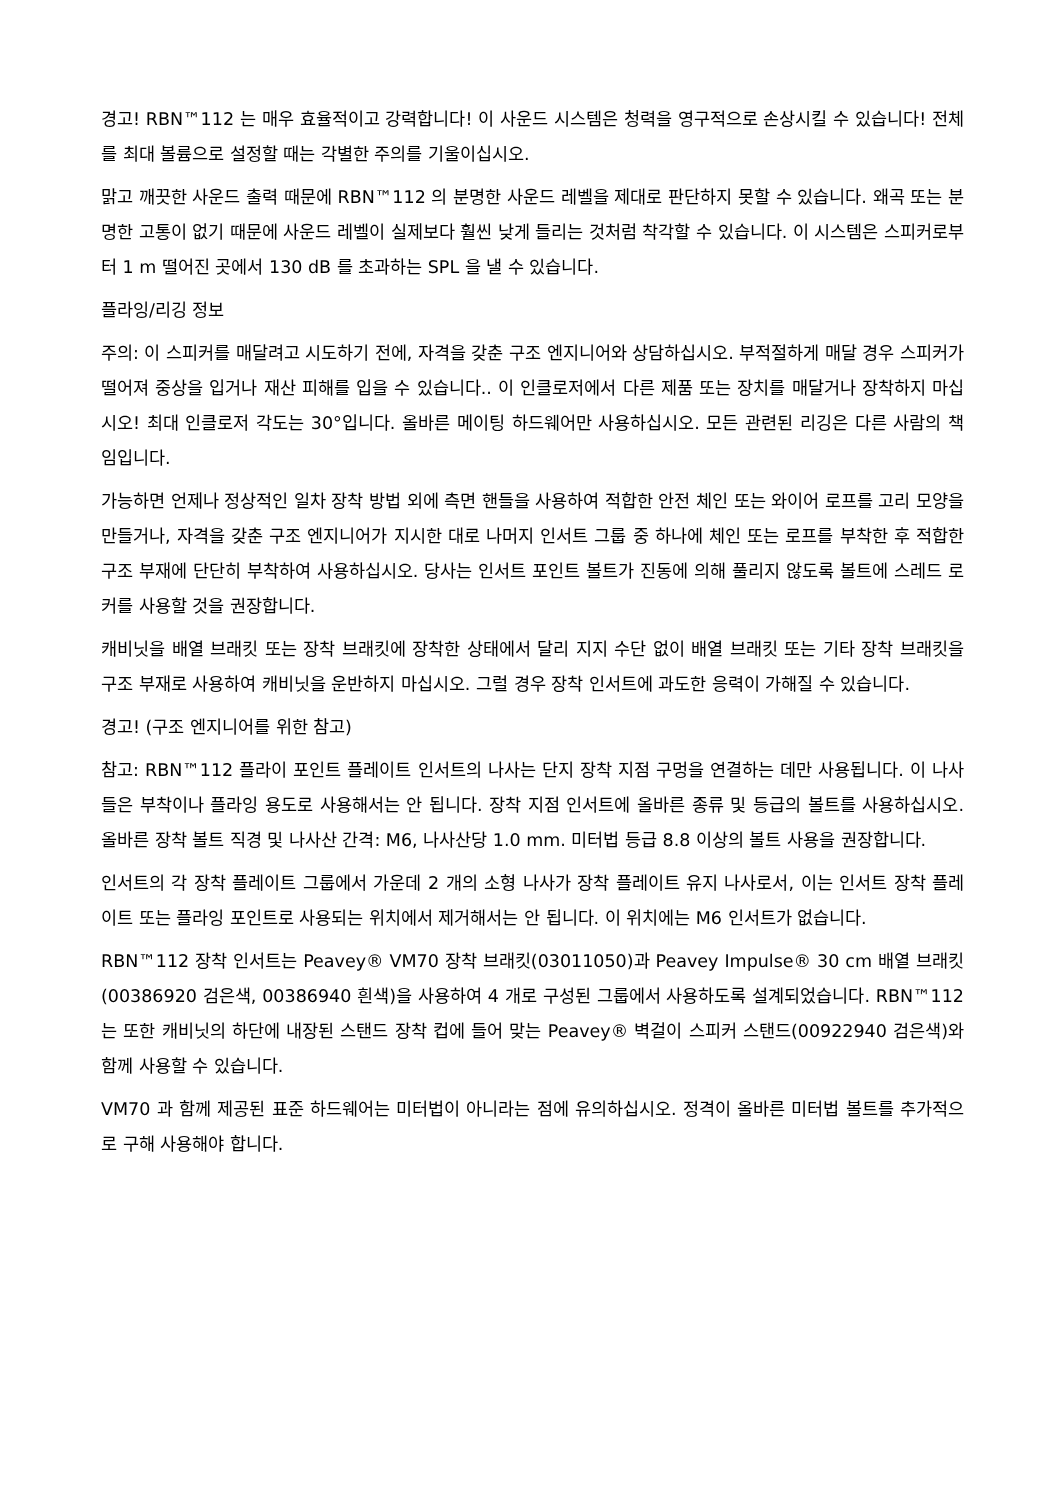경고! RBN™112 는 매우 효율적이고 강력합니다! 이 사운드 시스템은 청력을 영구적으로 손상시킬 수 있습니다! 전체를 최대 볼륨으로 설정할 때는 각별한 주의를 기울이십시오.
맑고 깨끗한 사운드 출력 때문에 RBN™112 의 분명한 사운드 레벨을 제대로 판단하지 못할 수 있습니다. 왜곡 또는 분명한 고통이 없기 때문에 사운드 레벨이 실제보다 훨씬 낮게 들리는 것처럼 착각할 수 있습니다. 이 시스템은 스피커로부터 1 m 떨어진 곳에서 130 dB 를 초과하는 SPL 을 낼 수 있습니다.
플라잉/리깅 정보
주의: 이 스피커를 매달려고 시도하기 전에, 자격을 갖춘 구조 엔지니어와 상담하십시오. 부적절하게 매달 경우 스피커가 떨어져 중상을 입거나 재산 피해를 입을 수 있습니다.. 이 인클로저에서 다른 제품 또는 장치를 매달거나 장착하지 마십시오! 최대 인클로저 각도는 30°입니다. 올바른 메이팅 하드웨어만 사용하십시오. 모든 관련된 리깅은 다른 사람의 책임입니다.
가능하면 언제나 정상적인 일차 장착 방법 외에 측면 핸들을 사용하여 적합한 안전 체인 또는 와이어 로프를 고리 모양을 만들거나, 자격을 갖춘 구조 엔지니어가 지시한 대로 나머지 인서트 그룹 중 하나에 체인 또는 로프를 부착한 후 적합한 구조 부재에 단단히 부착하여 사용하십시오. 당사는 인서트 포인트 볼트가 진동에 의해 풀리지 않도록 볼트에 스레드 로커를 사용할 것을 권장합니다.
캐비닛을 배열 브래킷 또는 장착 브래킷에 장착한 상태에서 달리 지지 수단 없이 배열 브래킷 또는 기타 장착 브래킷을 구조 부재로 사용하여 캐비닛을 운반하지 마십시오. 그럴 경우 장착 인서트에 과도한 응력이 가해질 수 있습니다.
경고! (구조 엔지니어를 위한 참고)
참고: RBN™112 플라이 포인트 플레이트 인서트의 나사는 단지 장착 지점 구멍을 연결하는 데만 사용됩니다. 이 나사들은 부착이나 플라잉 용도로 사용해서는 안 됩니다. 장착 지점 인서트에 올바른 종류 및 등급의 볼트를 사용하십시오. 올바른 장착 볼트 직경 및 나사산 간격: M6, 나사산당 1.0 mm. 미터법 등급 8.8 이상의 볼트 사용을 권장합니다.
인서트의 각 장착 플레이트 그룹에서 가운데 2 개의 소형 나사가 장착 플레이트 유지 나사로서, 이는 인서트 장착 플레이트 또는 플라잉 포인트로 사용되는 위치에서 제거해서는 안 됩니다. 이 위치에는 M6 인서트가 없습니다.
RBN™112 장착 인서트는 Peavey® VM70 장착 브래킷(03011050)과 Peavey Impulse® 30 cm 배열 브래킷(00386920 검은색, 00386940 흰색)을 사용하여 4 개로 구성된 그룹에서 사용하도록 설계되었습니다. RBN™112 는 또한 캐비닛의 하단에 내장된 스탠드 장착 컵에 들어 맞는 Peavey® 벽걸이 스피커 스탠드(00922940 검은색)와 함께 사용할 수 있습니다.
VM70 과 함께 제공된 표준 하드웨어는 미터법이 아니라는 점에 유의하십시오. 정격이 올바른 미터법 볼트를 추가적으로 구해 사용해야 합니다.